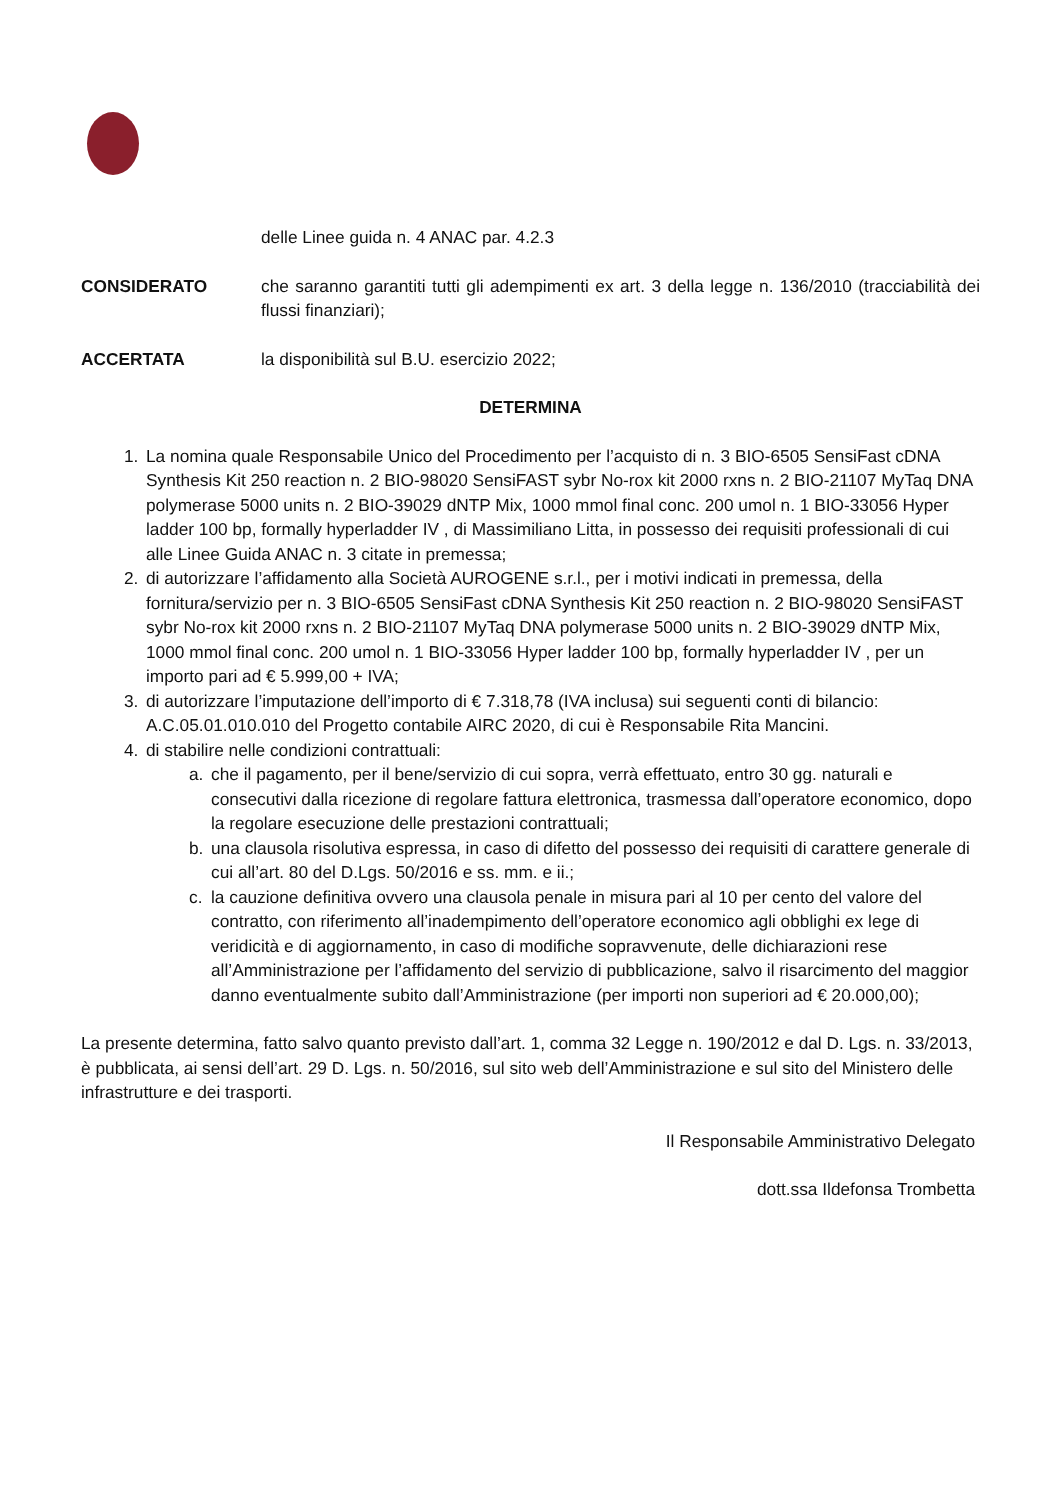delle Linee guida n. 4 ANAC par. 4.2.3
CONSIDERATO che saranno garantiti tutti gli adempimenti ex art. 3 della legge n. 136/2010 (tracciabilità dei flussi finanziari);
ACCERTATA la disponibilità sul B.U. esercizio 2022;
DETERMINA
1. La nomina quale Responsabile Unico del Procedimento per l’acquisto di n. 3 BIO-6505 SensiFast cDNA Synthesis Kit 250 reaction n. 2 BIO-98020 SensiFAST sybr No-rox kit 2000 rxns n. 2 BIO-21107 MyTaq DNA polymerase 5000 units n. 2 BIO-39029 dNTP Mix, 1000 mmol final conc. 200 umol n. 1 BIO-33056 Hyper ladder 100 bp, formally hyperladder IV , di Massimiliano Litta, in possesso dei requisiti professionali di cui alle Linee Guida ANAC n. 3 citate in premessa;
2. di autorizzare l’affidamento alla Società AUROGENE s.r.l., per i motivi indicati in premessa, della fornitura/servizio per n. 3 BIO-6505 SensiFast cDNA Synthesis Kit 250 reaction n. 2 BIO-98020 SensiFAST sybr No-rox kit 2000 rxns n. 2 BIO-21107 MyTaq DNA polymerase 5000 units n. 2 BIO-39029 dNTP Mix, 1000 mmol final conc. 200 umol n. 1 BIO-33056 Hyper ladder 100 bp, formally hyperladder IV , per un importo pari ad € 5.999,00 + IVA;
3. di autorizzare l’imputazione dell’importo di € 7.318,78 (IVA inclusa) sui seguenti conti di bilancio:
A.C.05.01.010.010 del Progetto contabile AIRC 2020, di cui è Responsabile Rita Mancini.
4. di stabilire nelle condizioni contrattuali:
a. che il pagamento, per il bene/servizio di cui sopra, verrà effettuato, entro 30 gg. naturali e consecutivi dalla ricezione di regolare fattura elettronica, trasmessa dall’operatore economico, dopo la regolare esecuzione delle prestazioni contrattuali;
b. una clausola risolutiva espressa, in caso di difetto del possesso dei requisiti di carattere generale di cui all’art. 80 del D.Lgs. 50/2016 e ss. mm. e ii.;
c. la cauzione definitiva ovvero una clausola penale in misura pari al 10 per cento del valore del contratto, con riferimento all’inadempimento dell’operatore economico agli obblighi ex lege di veridicità e di aggiornamento, in caso di modifiche sopravvenute, delle dichiarazioni rese all’Amministrazione per l’affidamento del servizio di pubblicazione, salvo il risarcimento del maggior danno eventualmente subito dall’Amministrazione (per importi non superiori ad € 20.000,00);
La presente determina, fatto salvo quanto previsto dall’art. 1, comma 32 Legge n. 190/2012 e dal D. Lgs. n. 33/2013, è pubblicata, ai sensi dell’art. 29 D. Lgs. n. 50/2016, sul sito web dell’Amministrazione e sul sito del Ministero delle infrastrutture e dei trasporti.
Il Responsabile Amministrativo Delegato
dott.ssa Ildefonsa Trombetta